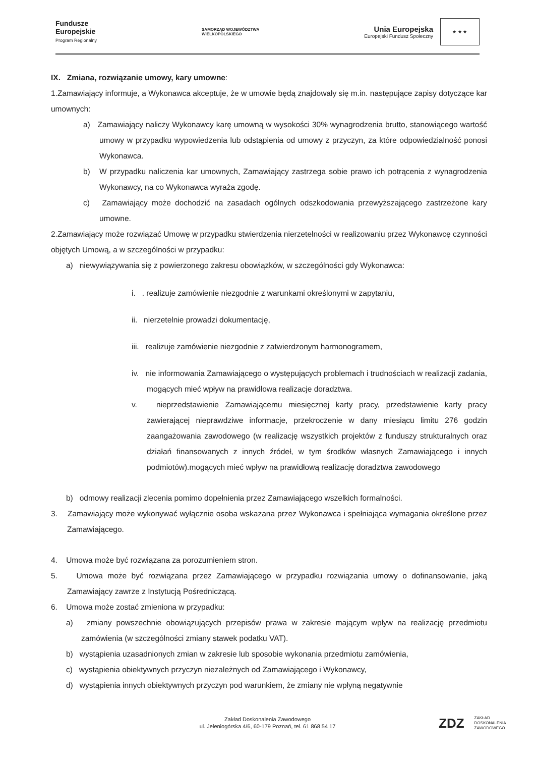Fundusze
Europejskie
Program Regionalny
SAMORZĄD WOJEWÓDZTWA
WIELKOPOLSKIEGO
Unia Europejska
Europejski Fundusz Społeczny
★ ★ ★
IX. Zmiana, rozwiązanie umowy, kary umowne:
1.Zamawiający informuje, a Wykonawca akceptuje, że w umowie będą znajdowały się m.in. następujące zapisy dotyczące kar umownych:
a) Zamawiający naliczy Wykonawcy karę umowną w wysokości 30% wynagrodzenia brutto, stanowiącego wartość umowy w przypadku wypowiedzenia lub odstąpienia od umowy z przyczyn, za które odpowiedzialność ponosi Wykonawca.
b) W przypadku naliczenia kar umownych, Zamawiający zastrzega sobie prawo ich potrącenia z wynagrodzenia Wykonawcy, na co Wykonawca wyraża zgodę.
c) Zamawiający może dochodzić na zasadach ogólnych odszkodowania przewyższającego zastrzeżone kary umowne.
2.Zamawiający może rozwiązać Umowę w przypadku stwierdzenia nierzetelności w realizowaniu przez Wykonawcę czynności objętych Umową, a w szczególności w przypadku:
a) niewywiązywania się z powierzonego zakresu obowiązków, w szczególności gdy Wykonawca:
i. . realizuje zamówienie niezgodnie z warunkami określonymi w zapytaniu,
ii. nierzetelnie prowadzi dokumentację,
iii. realizuje zamówienie niezgodnie z zatwierdzonym harmonogramem,
iv. nie informowania Zamawiającego o występujących problemach i trudnościach w realizacji zadania, mogących mieć wpływ na prawidłowa realizacje doradztwa.
v. nieprzedstawienie Zamawiającemu miesięcznej karty pracy, przedstawienie karty pracy zawierającej nieprawdziwe informacje, przekroczenie w dany miesiącu limitu 276 godzin zaangażowania zawodowego (w realizację wszystkich projektów z funduszy strukturalnych oraz działań finansowanych z innych źródeł, w tym środków własnych Zamawiającego i innych podmiotów).mogących mieć wpływ na prawidłową realizację doradztwa zawodowego
b) odmowy realizacji zlecenia pomimo dopełnienia przez Zamawiającego wszelkich formalności.
3. Zamawiający może wykonywać wyłącznie osoba wskazana przez Wykonawca i spełniająca wymagania określone przez Zamawiającego.
4. Umowa może być rozwiązana za porozumieniem stron.
5. Umowa może być rozwiązana przez Zamawiającego w przypadku rozwiązania umowy o dofinansowanie, jaką Zamawiający zawrze z Instytucją Pośredniczącą.
6. Umowa może zostać zmieniona w przypadku:
a) zmiany powszechnie obowiązujących przepisów prawa w zakresie mającym wpływ na realizację przedmiotu zamówienia (w szczególności zmiany stawek podatku VAT).
b) wystąpienia uzasadnionych zmian w zakresie lub sposobie wykonania przedmiotu zamówienia,
c) wystąpienia obiektywnych przyczyn niezależnych od Zamawiającego i Wykonawcy,
d) wystąpienia innych obiektywnych przyczyn pod warunkiem, że zmiany nie wpłyną negatywnie
Zakład Doskonalenia Zawodowego
ul. Jeleniogórska 4/6, 60-179 Poznań, tel. 61 868 54 17
ZDZ ZAKŁAD
DOSKONALENIA
ZAWODOWEGO